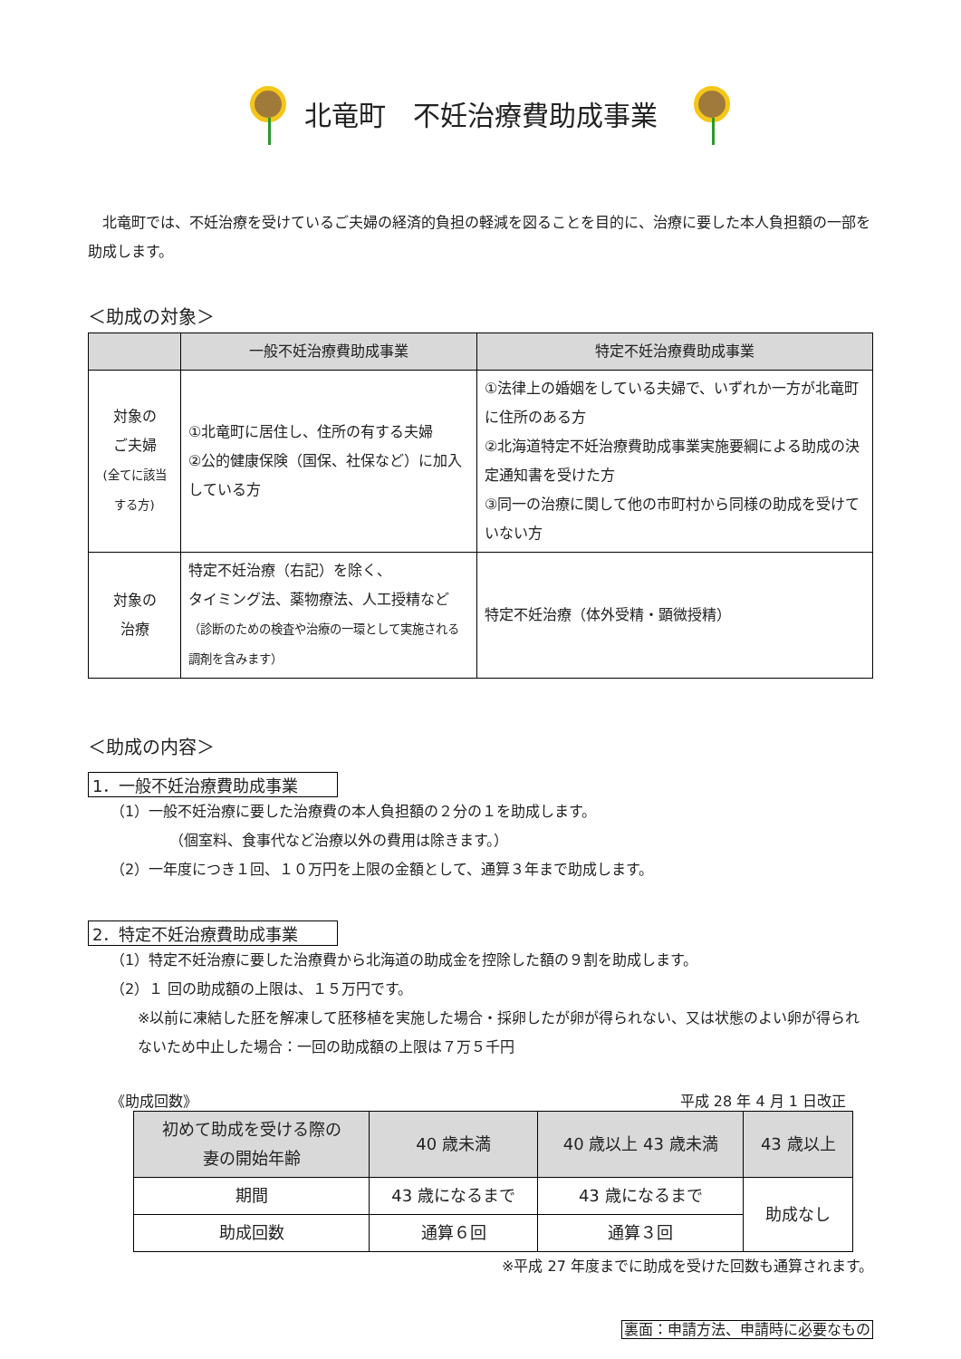北竜町　不妊治療費助成事業
北竜町では、不妊治療を受けているご夫婦の経済的負担の軽減を図ることを目的に、治療に要した本人負担額の一部を助成します。
＜助成の対象＞
| | 一般不妊治療費助成事業 | 特定不妊治療費助成事業 |
| --- | --- | --- |
| 対象の ご夫婦 (全てに該当 する方) | ①北竜町に居住し、住所の有する夫婦 ②公的健康保険（国保、社保など）に加入している方 | ①法律上の婚姻をしている夫婦で、いずれか一方が北竜町に住所のある方 ②北海道特定不妊治療費助成事業実施要綱による助成の決定通知書を受けた方 ③同一の治療に関して他の市町村から同様の助成を受けていない方 |
| 対象の 治療 | 特定不妊治療（右記）を除く、 タイミング法、薬物療法、人工授精など （診断のための検査や治療の一環として実施される調剤を含みます） | 特定不妊治療（体外受精・顕微授精） |
＜助成の内容＞
1．一般不妊治療費助成事業
（1）一般不妊治療に要した治療費の本人負担額の２分の１を助成します。
（個室料、食事代など治療以外の費用は除きます。）
（2）一年度につき１回、１０万円を上限の金額として、通算３年まで助成します。
2．特定不妊治療費助成事業
（1）特定不妊治療に要した治療費から北海道の助成金を控除した額の９割を助成します。
（2）１ 回の助成額の上限は、１５万円です。
※以前に凍結した胚を解凍して胚移植を実施した場合・採卵したが卵が得られない、又は状態のよい卵が得られないため中止した場合：一回の助成額の上限は７万５千円
《助成回数》 平成 28 年 4 月 1 日改正
| 初めて助成を受ける際の 妻の開始年齢 | 40 歳未満 | 40 歳以上 43 歳未満 | 43 歳以上 |
| --- | --- | --- | --- |
| 期間 | 43 歳になるまで | 43 歳になるまで | 助成なし |
| 助成回数 | 通算６回 | 通算３回 | |
※平成 27 年度までに助成を受けた回数も通算されます。
裏面：申請方法、申請時に必要なもの